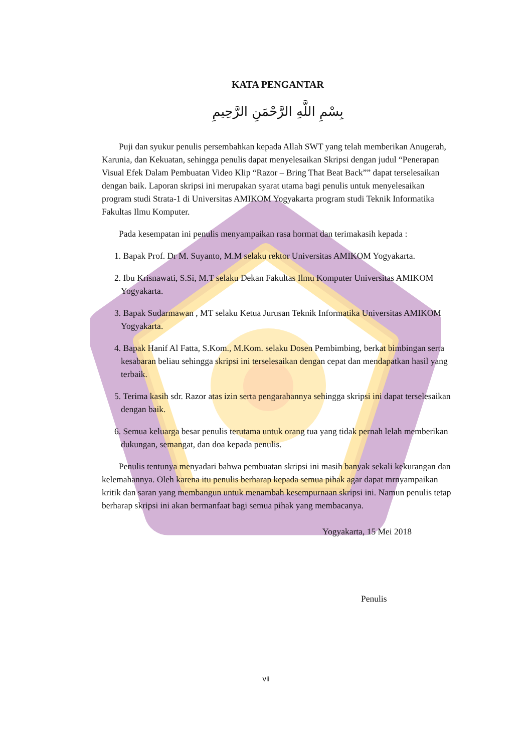KATA PENGANTAR
بِسْمِ اللَّهِ الرَّحْمَنِ الرَّحِيمِ
Puji dan syukur penulis persembahkan kepada Allah SWT yang telah memberikan Anugerah, Karunia, dan Kekuatan, sehingga penulis dapat menyelesaikan Skripsi dengan judul “Penerapan Visual Efek Dalam Pembuatan Video Klip “Razor – Bring That Beat Back”” dapat terselesaikan dengan baik. Laporan skripsi ini merupakan syarat utama bagi penulis untuk menyelesaikan program studi Strata-1 di Universitas AMIKOM Yogyakarta program studi Teknik Informatika Fakultas Ilmu Komputer.
Pada kesempatan ini penulis menyampaikan rasa hormat dan terimakasih kepada :
1. Bapak Prof. Dr M. Suyanto, M.M selaku rektor Universitas AMIKOM Yogyakarta.
2. Ibu Krisnawati, S.Si, M.T selaku Dekan Fakultas Ilmu Komputer Universitas AMIKOM Yogyakarta.
3. Bapak Sudarmawan , MT selaku Ketua Jurusan Teknik Informatika Universitas AMIKOM Yogyakarta.
4. Bapak Hanif Al Fatta, S.Kom., M.Kom. selaku Dosen Pembimbing, berkat bimbingan serta kesabaran beliau sehingga skripsi ini terselesaikan dengan cepat dan mendapatkan hasil yang terbaik.
5. Terima kasih sdr. Razor atas izin serta pengarahannya sehingga skripsi ini dapat terselesaikan dengan baik.
6. Semua keluarga besar penulis terutama untuk orang tua yang tidak pernah lelah memberikan dukungan, semangat, dan doa kepada penulis.
Penulis tentunya menyadari bahwa pembuatan skripsi ini masih banyak sekali kekurangan dan kelemahannya. Oleh karena itu penulis berharap kepada semua pihak agar dapat mrnyampaikan kritik dan saran yang membangun untuk menambah kesempurnaan skripsi ini. Namun penulis tetap berharap skripsi ini akan bermanfaat bagi semua pihak yang membacanya.
Yogyakarta, 15 Mei 2018
Penulis
vii